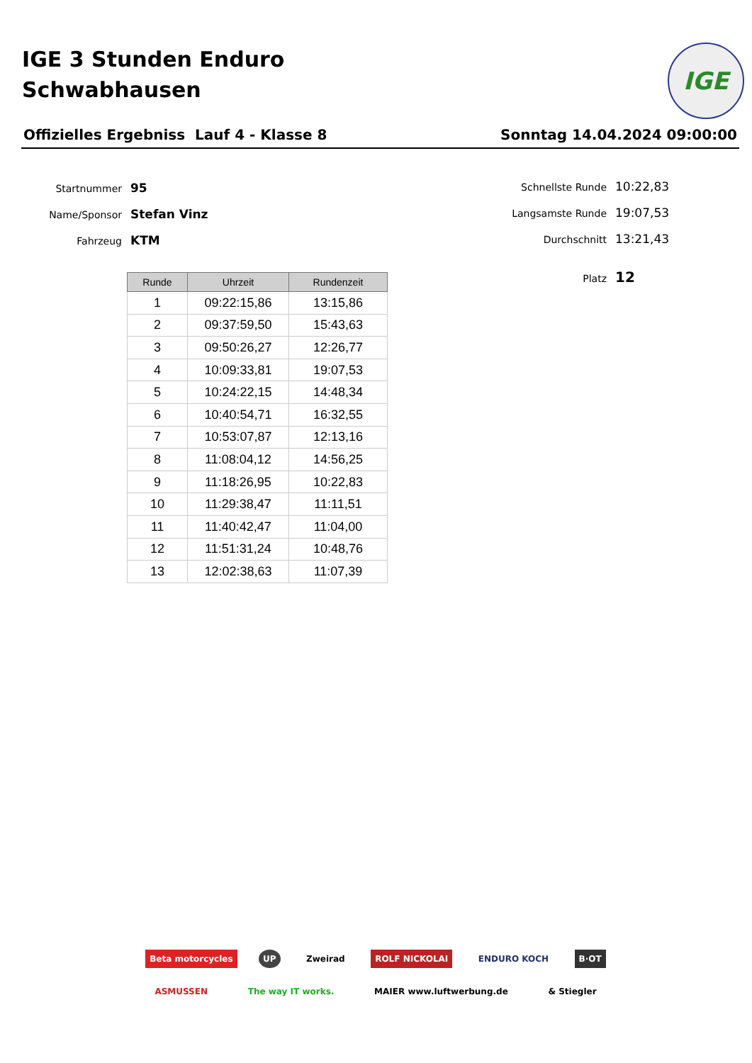IGE 3 Stunden Enduro
Schwabhausen
IGE
Offizielles Ergebniss Lauf 4 - Klasse 8 Sonntag 14.04.2024 09:00:00
Startnummer 95
Name/Sponsor Stefan Vinz
Fahrzeug KTM
Schnellste Runde 10:22,83
Langsamste Runde 19:07,53
Durchschnitt 13:21,43
Platz 12
| Runde | Uhrzeit | Rundenzeit |
| --- | --- | --- |
| 1 | 09:22:15,86 | 13:15,86 |
| 2 | 09:37:59,50 | 15:43,63 |
| 3 | 09:50:26,27 | 12:26,77 |
| 4 | 10:09:33,81 | 19:07,53 |
| 5 | 10:24:22,15 | 14:48,34 |
| 6 | 10:40:54,71 | 16:32,55 |
| 7 | 10:53:07,87 | 12:13,16 |
| 8 | 11:08:04,12 | 14:56,25 |
| 9 | 11:18:26,95 | 10:22,83 |
| 10 | 11:29:38,47 | 11:11,51 |
| 11 | 11:40:42,47 | 11:04,00 |
| 12 | 11:51:31,24 | 10:48,76 |
| 13 | 12:02:38,63 | 11:07,39 |
Beta motorcycles UP Zweirad ROLF NICKOLAI ENDURO KOCH B·OT ASMUSSEN The way IT works. MAIER www.luftwerbung.de & Stiegler